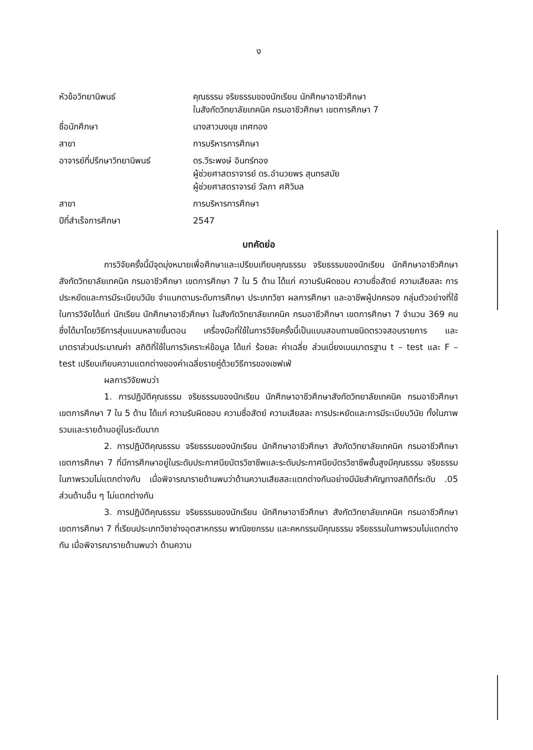ง
| หัวข้อวิทยานิพนธ์ | คุณธรรม จริยธรรมของนักเรียน นักศึกษาอาชีวศึกษา ในสังกัดวิทยาลัยเทคนิค กรมอาชีวศึกษา เขตการศึกษา 7 |
| ชื่อนักศึกษา | นางสาวนงนุช เทศทอง |
| สาขา | การบริหารการศึกษา |
| อาจารย์ที่ปรึกษาวิทยานิพนธ์ | ดร.วีระพงษ์ อินทร์ทอง ผู้ช่วยศาสตราจารย์ ดร.อำนวยพร สุนทรสมัย ผู้ช่วยศาสตราจารย์ วัลภา ศศิวิมล |
| สาขา | การบริหารการศึกษา |
| ปีที่สำเร็จการศึกษา | 2547 |
บทคัดย่อ
การวิจัยครั้งนี้มีจุดมุ่งหมายเพื่อศึกษาและเปรียบเทียบคุณธรรม จริยธรรมของนักเรียน นักศึกษาอาชีวศึกษา สังกัดวิทยาลัยเทคนิค กรมอาชีวศึกษา เขตการศึกษา 7 ใน 5 ด้าน ได้แก่ ความรับผิดชอบ ความซื่อสัตย์ ความเสียสละ การประหยัดและการมีระเบียบวินัย จำแนกตามระดับการศึกษา ประเภทวิชา ผลการศึกษา และอาชีพผู้ปกครอง กลุ่มตัวอย่างที่ใช้ในการวิจัยได้แก่ นักเรียน นักศึกษาอาชีวศึกษา ในสังกัดวิทยาลัยเทคนิค กรมอาชีวศึกษา เขตการศึกษา 7 จำนวน 369 คน ซึ่งได้มาโดยวิธีการสุ่มแบบหลายขั้นตอน เครื่องมือที่ใช้ในการวิจัยครั้งนี้เป็นแบบสอบถามชนิดตรวจสอบรายการ และมาตราส่วนประมาณค่า สถิติที่ใช้ในการวิเคราะห์ข้อมูล ได้แก่ ร้อยละ ค่าเฉลี่ย ส่วนเบี่ยงเบนมาตรฐาน t – test และ F – test เปรียบเทียบความแตกต่างของค่าเฉลี่ยรายคู่ด้วยวิธีการของเชฟเฟ่
ผลการวิจัยพบว่า
1. การปฏิบัติคุณธรรม จริยธรรมของนักเรียน นักศึกษาอาชีวศึกษาสังกัดวิทยาลัยเทคนิค กรมอาชีวศึกษา เขตการศึกษา 7 ใน 5 ด้าน ได้แก่ ความรับผิดชอบ ความซื่อสัตย์ ความเสียสละ การประหยัดและการมีระเบียบวินัย ทั้งในภาพรวมและรายด้านอยู่ในระดับมาก
2. การปฏิบัติคุณธรรม จริยธรรมของนักเรียน นักศึกษาอาชีวศึกษา สังกัดวิทยาลัยเทคนิค กรมอาชีวศึกษา เขตการศึกษา 7 ที่มีการศึกษาอยู่ในระดับประกาศนียบัตรวิชาชีพและระดับประกาศนียบัตรวิชาชีพชั้นสูงมีคุณธรรม จริยธรรมในภาพรวมไม่แตกต่างกัน เมื่อพิจารณารายด้านพบว่าด้านความเสียสละแตกต่างกันอย่างมีนัยสำคัญทางสถิติที่ระดับ .05 ส่วนด้านอื่น ๆ ไม่แตกต่างกัน
3. การปฏิบัติคุณธรรม จริยธรรมของนักเรียน นักศึกษาอาชีวศึกษา สังกัดวิทยาลัยเทคนิค กรมอาชีวศึกษา เขตการศึกษา 7 ที่เรียนประเภทวิชาช่างอุตสาหกรรม พาณิชยกรรม และคหกรรมมีคุณธรรม จริยธรรมในภาพรวมไม่แตกต่างกัน เมื่อพิจารณารายด้านพบว่า ด้านความ